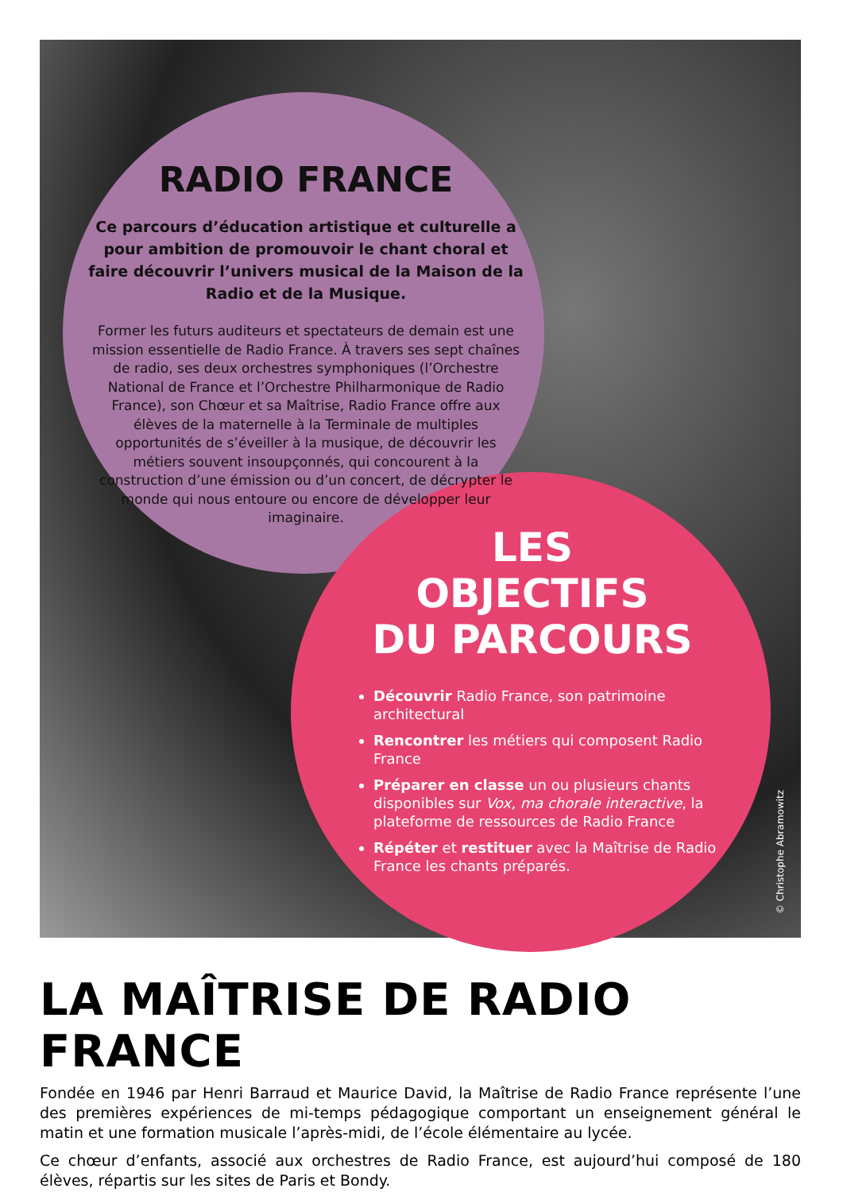RADIO FRANCE
Ce parcours d’éducation artistique et culturelle a pour ambition de promouvoir le chant choral et faire découvrir l’univers musical de la Maison de la Radio et de la Musique.
Former les futurs auditeurs et spectateurs de demain est une mission essentielle de Radio France. À travers ses sept chaînes de radio, ses deux orchestres symphoniques (l’Orchestre National de France et l’Orchestre Philharmonique de Radio France), son Chœur et sa Maîtrise, Radio France offre aux élèves de la maternelle à la Terminale de multiples opportunités de s’éveiller à la musique, de découvrir les métiers souvent insoupçonnés, qui concourent à la construction d’une émission ou d’un concert, de décrypter le monde qui nous entoure ou encore de développer leur imaginaire.
LES
OBJECTIFS
DU PARCOURS
Découvrir Radio France, son patrimoine architectural
Rencontrer les métiers qui composent Radio France
Préparer en classe un ou plusieurs chants disponibles sur Vox, ma chorale interactive, la plateforme de ressources de Radio France
Répéter et restituer avec la Maîtrise de Radio France les chants préparés.
© Christophe Abramowitz
LA MAÎTRISE DE RADIO FRANCE
Fondée en 1946 par Henri Barraud et Maurice David, la Maîtrise de Radio France représente l’une des premières expériences de mi-temps pédagogique comportant un enseignement général le matin et une formation musicale l’après-midi, de l’école élémentaire au lycée.
Ce chœur d’enfants, associé aux orchestres de Radio France, est aujourd’hui composé de 180 élèves, répartis sur les sites de Paris et Bondy.